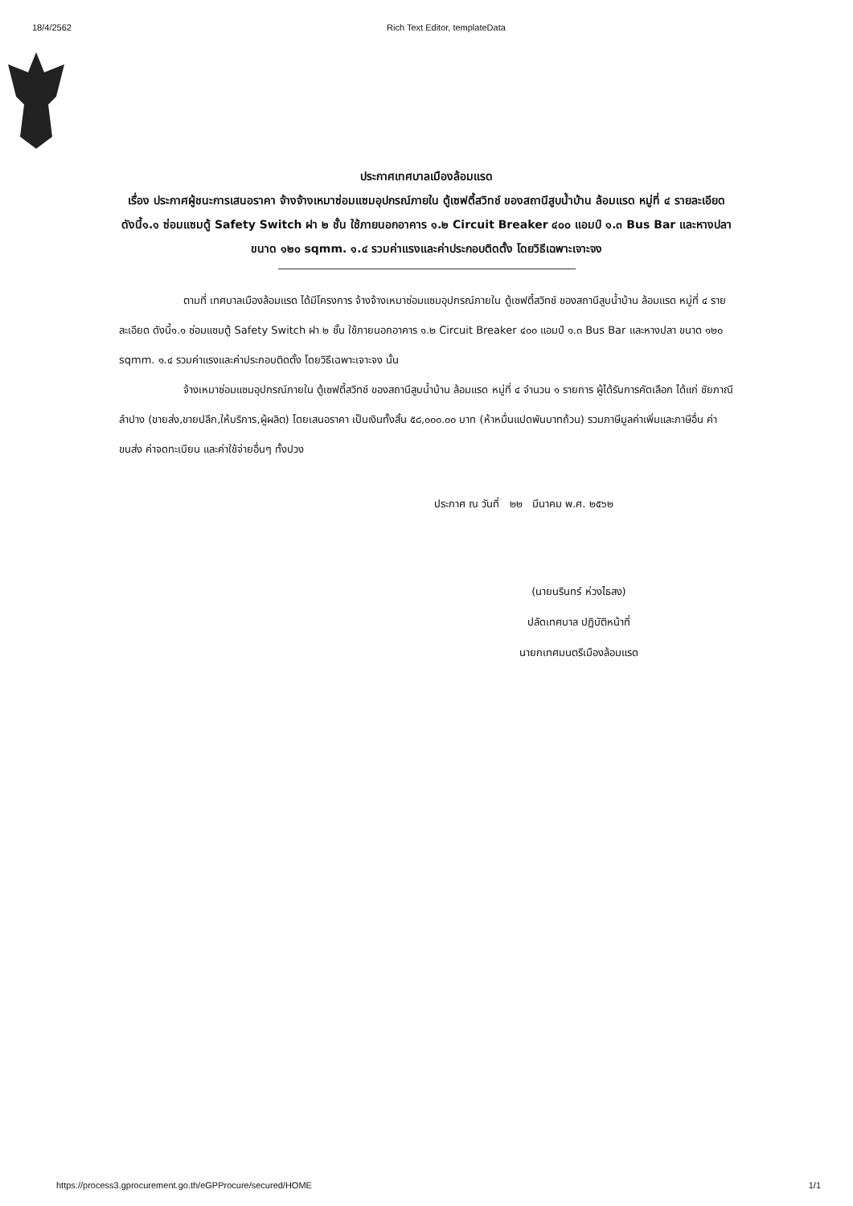18/4/2562 Rich Text Editor, templateData
ประกาศเทศบาลเมืองล้อมแรด
เรื่อง ประกาศผู้ชนะการเสนอราคา จ้างจ้างเหมาซ่อมแซมอุปกรณ์ภายใน ตู้เซฟตี้สวิทช์ ของสถานีสูบน้ำบ้าน ล้อมแรด หมู่ที่ ๔ รายละเอียด ดังนี้๑.๑ ซ่อมแซมตู้ Safety Switch ฝา ๒ ชั้น ใช้ภายนอกอาคาร ๑.๒ Circuit Breaker ๔๐๐ แอมป์ ๑.๓ Bus Bar และหางปลา ขนาด ๑๒๐ sqmm. ๑.๔ รวมค่าแรงและค่าประกอบติดตั้ง โดยวิธีเฉพาะเจาะจง
ตามที่ เทศบาลเมืองล้อมแรด ได้มีโครงการ จ้างจ้างเหมาซ่อมแซมอุปกรณ์ภายใน ตู้เซฟตี้สวิทช์ ของสถานีสูบน้ำบ้าน ล้อมแรด หมู่ที่ ๔ รายละเอียด ดังนี้๑.๑ ซ่อมแซมตู้ Safety Switch ฝา ๒ ชั้น ใช้ภายนอกอาคาร ๑.๒ Circuit Breaker ๔๐๐ แอมป์ ๑.๓ Bus Bar และหางปลา ขนาด ๑๒๐ sqmm. ๑.๔ รวมค่าแรงและค่าประกอบติดตั้ง โดยวิธีเฉพาะเจาะจง นั้น
จ้างเหมาซ่อมแซมอุปกรณ์ภายใน ตู้เซฟตี้สวิทช์ ของสถานีสูบน้ำบ้าน ล้อมแรด หมู่ที่ ๔ จำนวน ๑ รายการ ผู้ได้รับการคัดเลือก ได้แก่ ชัยภาณีลำปาง (ขายส่ง,ขายปลีก,ให้บริการ,ผู้ผลิต) โดยเสนอราคา เป็นเงินทั้งสิ้น ๕๘,๐๐๐.๐๐ บาท (ห้าหมื่นแปดพันบาทถ้วน) รวมภาษีมูลค่าเพิ่มและภาษีอื่น ค่าขนส่ง ค่าจดทะเบียน และค่าใช้จ่ายอื่นๆ ทั้งปวง
ประกาศ ณ วันที่ ๒๒ มีนาคม พ.ศ. ๒๕๖๒
(นายนรินทร์ ห่วงไธสง)
ปลัดเทศบาล ปฏิบัติหน้าที่
นายกเทศมนตรีเมืองล้อมแรด
https://process3.gprocurement.go.th/eGPProcure/secured/HOME 1/1